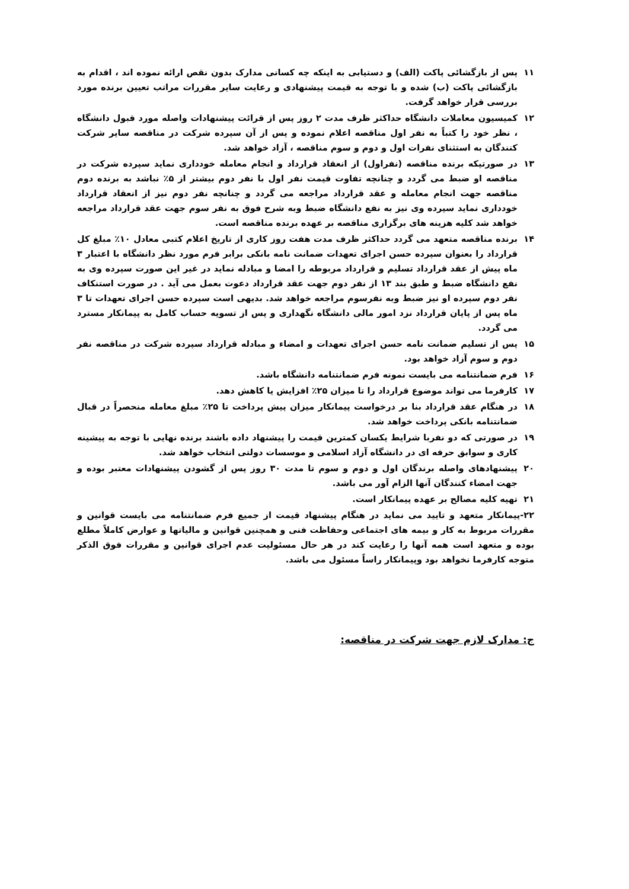۱۱ پس از بازگشائی پاکت (الف) و دستیابی به اینکه چه کسانی مدارک بدون نقص ارائه نموده اند ، اقدام به بازگشائی پاکت (ب) شده و با توجه به قیمت پیشنهادی و رعایت سایر مقررات مراتب تعیین برنده مورد بررسی قرار خواهد گرفت.
۱۲ کمیسیون معاملات دانشگاه حداکثر ظرف مدت ۲ روز پس از قرائت پیشنهادات واصله مورد قبول دانشگاه ، نظر خود را کتباً به نفر اول مناقصه اعلام نموده و پس از آن سپرده شرکت در مناقصه سایر شرکت کنندگان به استثنای نفرات اول و دوم و سوم مناقصه ، آزاد خواهد شد.
۱۳ در صورتیکه برنده مناقصه (نفراول) از انعقاد قرارداد و انجام معامله خودداری نماید سپرده شرکت در مناقصه او ضبط می گردد و چنانچه تفاوت قیمت نفر اول با نفر دوم بیشتر از ۵٪ نباشد به برنده دوم مناقصه جهت انجام معامله و عقد قرارداد مراجعه می گردد و چنانچه نفر دوم نیز از انعقاد قرارداد خودداری نماید سپرده وی نیز به نفع دانشگاه ضبط وبه شرح فوق به نفر سوم جهت عقد قرارداد مراجعه خواهد شد کلیه هزینه های برگزاری مناقصه بر عهده برنده مناقصه است.
۱۴ برنده مناقصه متعهد می گردد حداکثر ظرف مدت هفت روز کاری از تاریخ اعلام کتبی معادل ۱۰٪ مبلغ کل قرارداد را بعنوان سپرده حسن اجرای تعهدات ضمانت نامه بانکی برابر فرم مورد نظر دانشگاه با اعتبار ۳ ماه پیش از عقد قرارداد تسلیم و قرارداد مربوطه را امضا و مبادله نماید در غیر این صورت سپرده وی به نفع دانشگاه ضبط و طبق بند ۱۳ از نفر دوم جهت عقد قرارداد دعوت بعمل می آید . در صورت استنکاف نفر دوم سپرده او نیز ضبط وبه نفرسوم مراجعه خواهد شد. بدیهی است سپرده حسن اجرای تعهدات تا ۳ ماه پس از پایان قرارداد نزد امور مالی دانشگاه نگهداری و پس از تسویه حساب کامل به پیمانکار مسترد می گردد.
۱۵ پس از تسلیم ضمانت نامه حسن اجرای تعهدات و امضاء و مبادله قرارداد سپرده شرکت در مناقصه نفر دوم و سوم آزاد خواهد بود.
۱۶ فرم ضمانتنامه می بایست نمونه فرم ضمانتنامه دانشگاه باشد.
۱۷ کارفرما می تواند موضوع قرارداد را تا میزان ۲۵٪ افزایش یا کاهش دهد.
۱۸ در هنگام عقد قرارداد بنا بر درخواست پیمانکار میزان پیش پرداخت تا ۲۵٪ مبلغ معامله منحصراً در قبال ضمانتنامه بانکی پرداخت خواهد شد.
۱۹ در صورتی که دو نفربا شرایط یکسان کمترین قیمت را پیشنهاد داده باشند برنده نهایی با توجه به پیشینه کاری و سوابق حرفه ای در دانشگاه آزاد اسلامی و موسسات دولتی انتخاب خواهد شد.
۲۰ پیشنهادهای واصله برندگان اول و دوم و سوم تا مدت ۳۰ روز پس از گشودن پیشنهادات معتبر بوده و جهت امضاء کنندگان آنها الزام آور می باشد.
۲۱ تهیه کلیه مصالح بر عهده پیمانکار است.
۲۲-پیمانکار متعهد و تایید می نماید در هنگام پیشنهاد قیمت از جمیع فرم ضمانتنامه می بایست قوانین و مقررات مربوط به کار و بیمه های اجتماعی وحفاظت فنی و همچنین قوانین و مالیاتها و عوارض کاملاً مطلع بوده و متعهد است همه آنها را رعایت کند در هر حال مسئولیت عدم اجرای قوانین و مقررات فوق الذکر متوجه کارفرما نخواهد بود وپیمانکار راساً مسئول می باشد.
ج: مدارک لازم جهت شرکت در مناقصه: